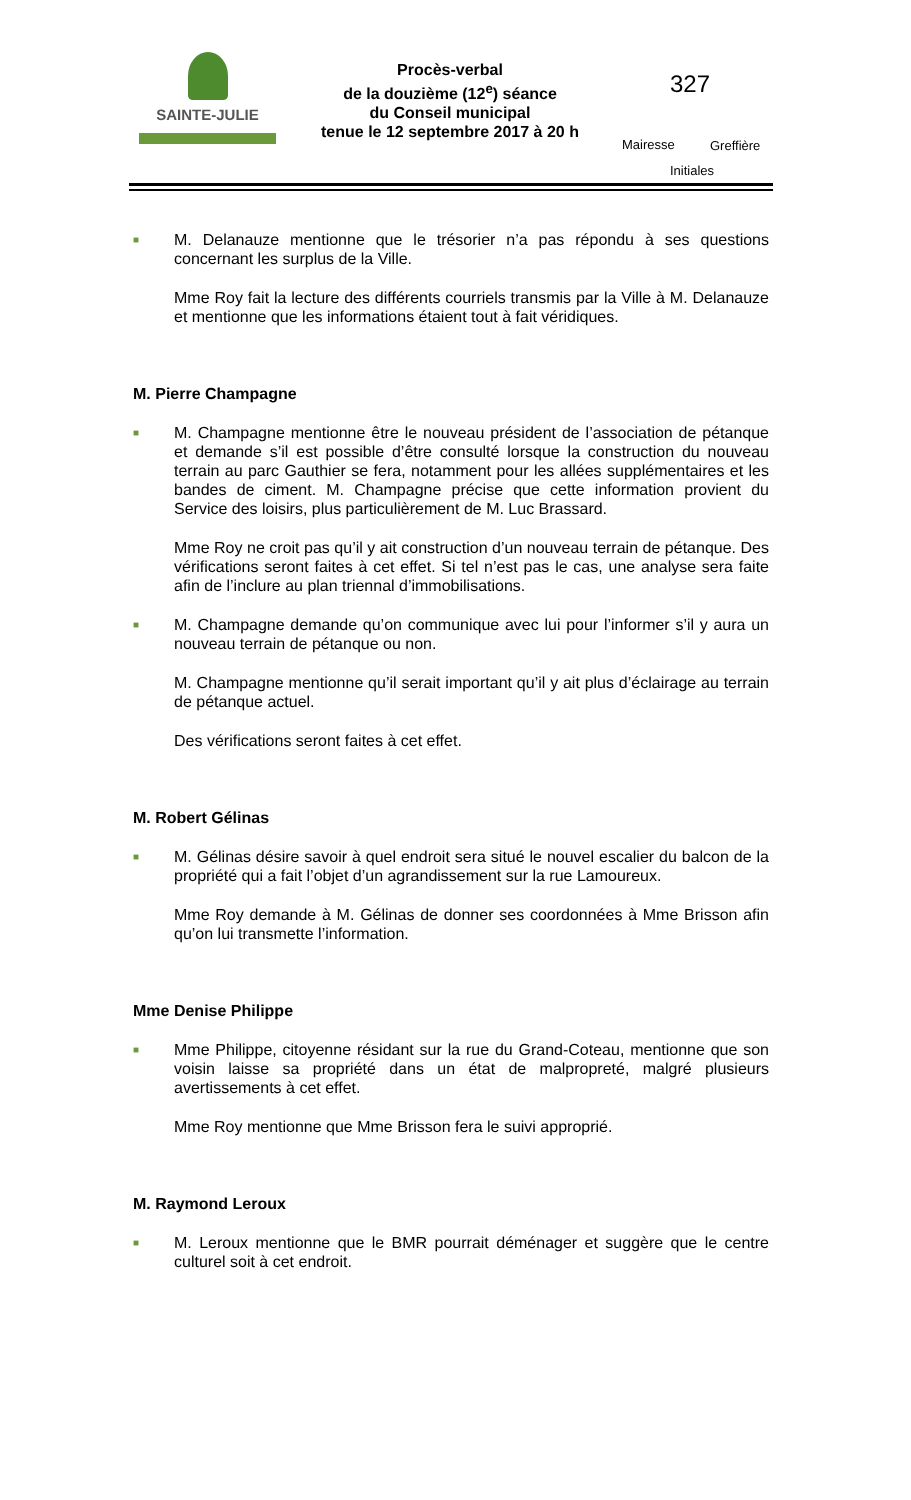SAINTE-JULIE
Procès-verbal
de la douzième (12<sup>e</sup>) séance
du Conseil municipal
tenue le 12 septembre 2017 à 20 h
327
Mairesse Greffière
Initiales
■ M. Delanauze mentionne que le trésorier n’a pas répondu à ses questions concernant les surplus de la Ville.
Mme Roy fait la lecture des différents courriels transmis par la Ville à M. Delanauze et mentionne que les informations étaient tout à fait véridiques.
M. Pierre Champagne
■ M. Champagne mentionne être le nouveau président de l’association de pétanque et demande s’il est possible d’être consulté lorsque la construction du nouveau terrain au parc Gauthier se fera, notamment pour les allées supplémentaires et les bandes de ciment. M. Champagne précise que cette information provient du Service des loisirs, plus particulièrement de M. Luc Brassard.
Mme Roy ne croit pas qu’il y ait construction d’un nouveau terrain de pétanque. Des vérifications seront faites à cet effet. Si tel n’est pas le cas, une analyse sera faite afin de l’inclure au plan triennal d’immobilisations.
■ M. Champagne demande qu’on communique avec lui pour l’informer s’il y aura un nouveau terrain de pétanque ou non.
M. Champagne mentionne qu’il serait important qu’il y ait plus d’éclairage au terrain de pétanque actuel.
Des vérifications seront faites à cet effet.
M. Robert Gélinas
■ M. Gélinas désire savoir à quel endroit sera situé le nouvel escalier du balcon de la propriété qui a fait l’objet d’un agrandissement sur la rue Lamoureux.
Mme Roy demande à M. Gélinas de donner ses coordonnées à Mme Brisson afin qu’on lui transmette l’information.
Mme Denise Philippe
■ Mme Philippe, citoyenne résidant sur la rue du Grand-Coteau, mentionne que son voisin laisse sa propriété dans un état de malpropreté, malgré plusieurs avertissements à cet effet.
Mme Roy mentionne que Mme Brisson fera le suivi approprié.
M. Raymond Leroux
■ M. Leroux mentionne que le BMR pourrait déménager et suggère que le centre culturel soit à cet endroit.